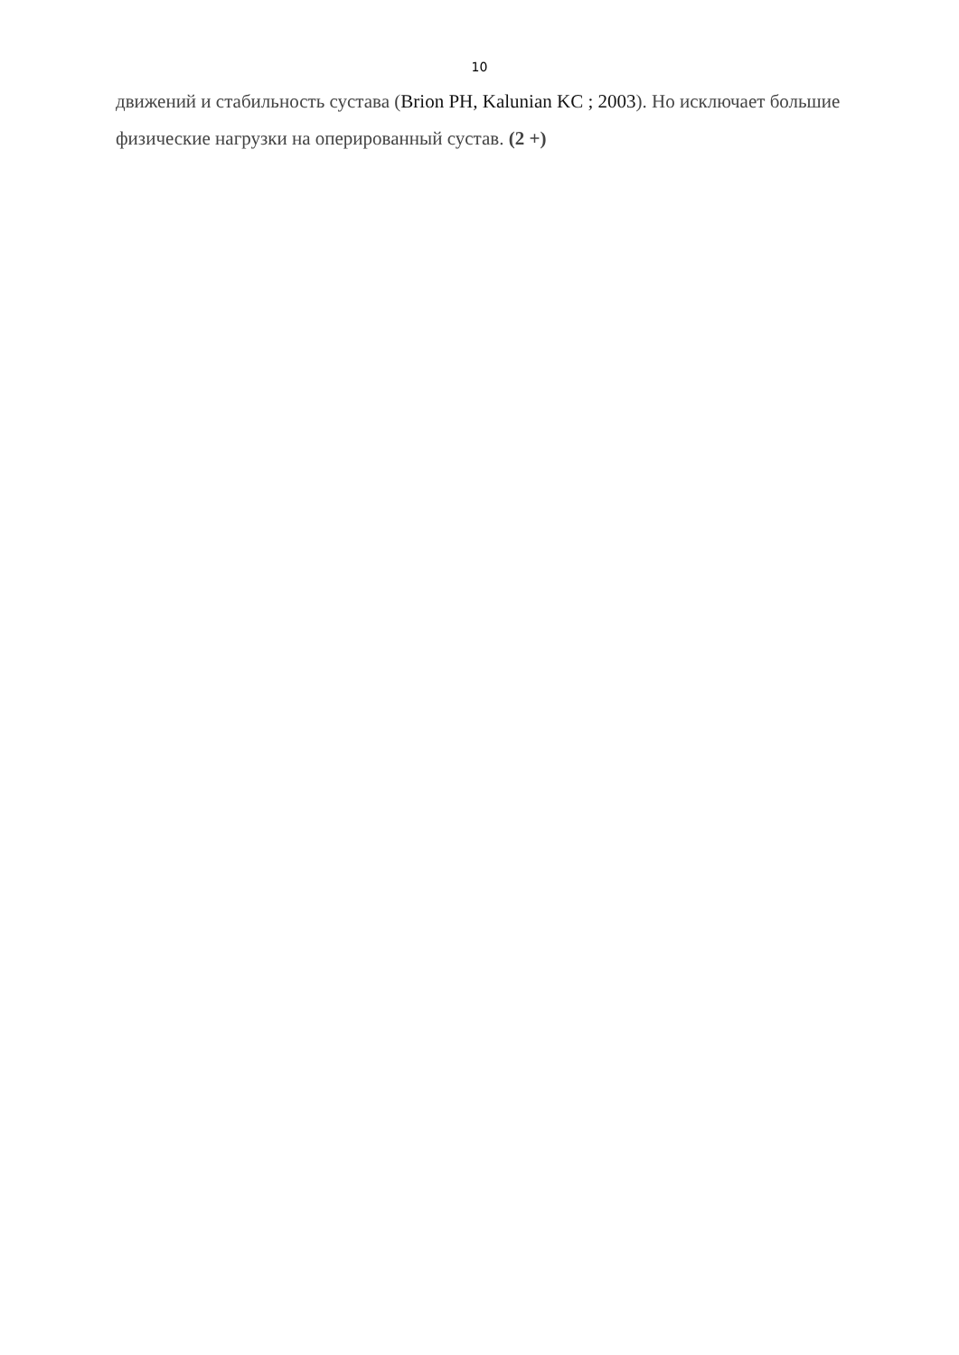10
движений и стабильность сустава (Brion PH, Kalunian KC ; 2003). Но исключает большие физические нагрузки на оперированный сустав. (2 +)